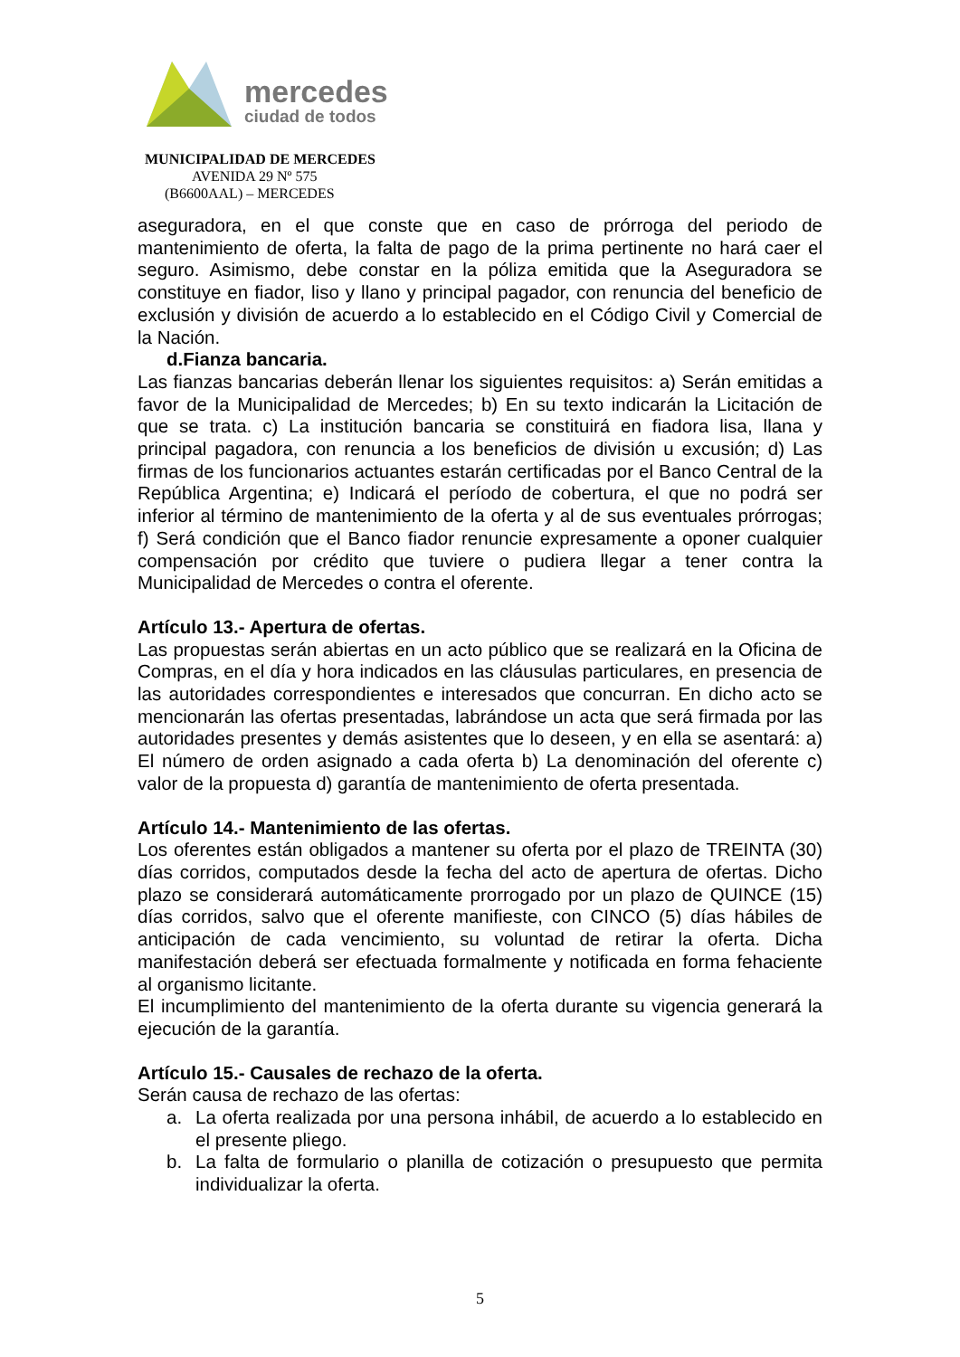mercedes
ciudad de todos
MUNICIPALIDAD DE MERCEDES
AVENIDA 29 Nº 575
(B6600AAL) – MERCEDES
aseguradora, en el que conste que en caso de prórroga del periodo de mantenimiento de oferta, la falta de pago de la prima pertinente no hará caer el seguro. Asimismo, debe constar en la póliza emitida que la Aseguradora se constituye en fiador, liso y llano y principal pagador, con renuncia del beneficio de exclusión y división de acuerdo a lo establecido en el Código Civil y Comercial de la Nación.
d. Fianza bancaria.
Las fianzas bancarias deberán llenar los siguientes requisitos: a) Serán emitidas a favor de la Municipalidad de Mercedes; b) En su texto indicarán la Licitación de que se trata. c) La institución bancaria se constituirá en fiadora lisa, llana y principal pagadora, con renuncia a los beneficios de división u excusión; d) Las firmas de los funcionarios actuantes estarán certificadas por el Banco Central de la República Argentina; e) Indicará el período de cobertura, el que no podrá ser inferior al término de mantenimiento de la oferta y al de sus eventuales prórrogas; f) Será condición que el Banco fiador renuncie expresamente a oponer cualquier compensación por crédito que tuviere o pudiera llegar a tener contra la Municipalidad de Mercedes o contra el oferente.
Artículo 13.- Apertura de ofertas.
Las propuestas serán abiertas en un acto público que se realizará en la Oficina de Compras, en el día y hora indicados en las cláusulas particulares, en presencia de las autoridades correspondientes e interesados que concurran. En dicho acto se mencionarán las ofertas presentadas, labrándose un acta que será firmada por las autoridades presentes y demás asistentes que lo deseen, y en ella se asentará: a) El número de orden asignado a cada oferta b) La denominación del oferente c) valor de la propuesta d) garantía de mantenimiento de oferta presentada.
Artículo 14.- Mantenimiento de las ofertas.
Los oferentes están obligados a mantener su oferta por el plazo de TREINTA (30) días corridos, computados desde la fecha del acto de apertura de ofertas. Dicho plazo se considerará automáticamente prorrogado por un plazo de QUINCE (15) días corridos, salvo que el oferente manifieste, con CINCO (5) días hábiles de anticipación de cada vencimiento, su voluntad de retirar la oferta. Dicha manifestación deberá ser efectuada formalmente y notificada en forma fehaciente al organismo licitante.
El incumplimiento del mantenimiento de la oferta durante su vigencia generará la ejecución de la garantía.
Artículo 15.- Causales de rechazo de la oferta.
Serán causa de rechazo de las ofertas:
a. La oferta realizada por una persona inhábil, de acuerdo a lo establecido en el presente pliego.
b. La falta de formulario o planilla de cotización o presupuesto que permita individualizar la oferta.
5